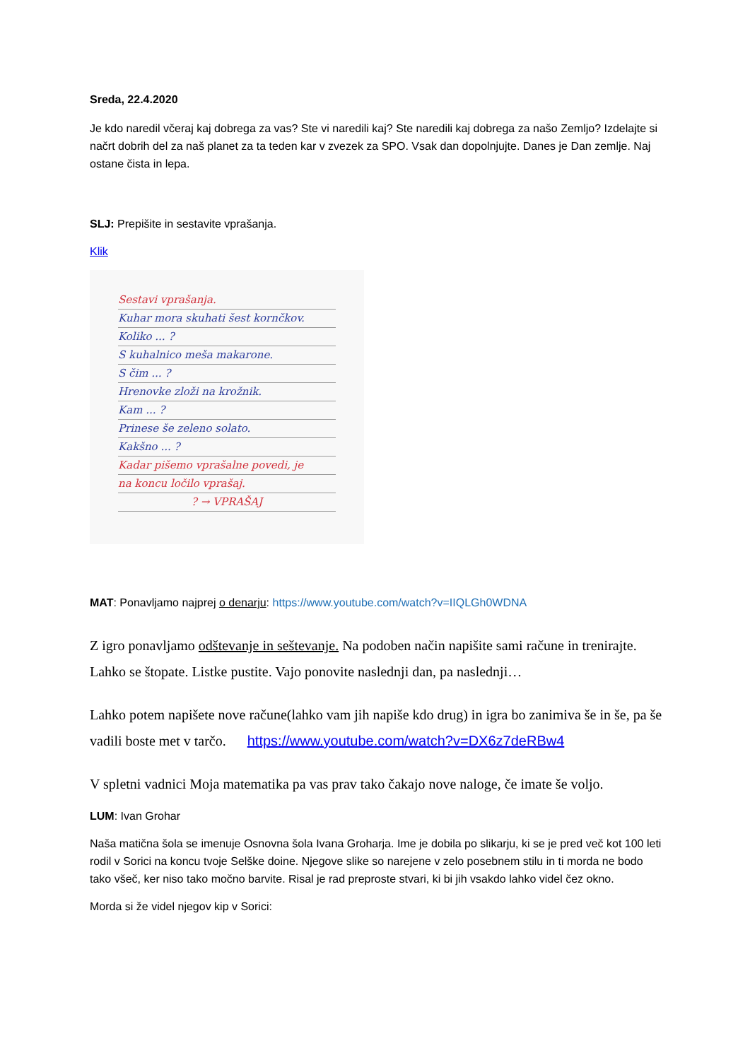Sreda, 22.4.2020
Je kdo naredil včeraj kaj dobrega za vas? Ste vi naredili kaj? Ste naredili kaj dobrega za našo Zemljo? Izdelajte si načrt dobrih del za naš planet za ta teden kar v zvezek za SPO. Vsak dan dopolnjujte. Danes je Dan zemlje. Naj ostane čista in lepa.
SLJ: Prepišite in sestavite vprašanja.
Klik
Sestavi vprašanja.
Kuhar mora skuhati šest kornčkov.
Koliko ... ?
S kuhalnico meša makarone.
S čim ... ?
Hrenovke zloži na krožnik.
Kam ... ?
Prinese še zeleno solato.
Kakšno ... ?
Kadar pišemo vprašalne povedi, je
na koncu ločilo vprašaj.
? → VPRAŠAJ
MAT: Ponavljamo najprej o denarju: https://www.youtube.com/watch?v=IIQLGh0WDNA
Z igro ponavljamo odštevanje in seštevanje. Na podoben način napišite sami račune in trenirajte. Lahko se štopate. Listke pustite. Vajo ponovite naslednji dan, pa naslednji…
Lahko potem napišete nove račune(lahko vam jih napiše kdo drug) in igra bo zanimiva še in še, pa še vadili boste met v tarčo. https://www.youtube.com/watch?v=DX6z7deRBw4
V spletni vadnici Moja matematika pa vas prav tako čakajo nove naloge, če imate še voljo.
LUM: Ivan Grohar
Naša matična šola se imenuje Osnovna šola Ivana Groharja. Ime je dobila po slikarju, ki se je pred več kot 100 leti rodil v Sorici na koncu tvoje Selške doine. Njegove slike so narejene v zelo posebnem stilu in ti morda ne bodo tako všeč, ker niso tako močno barvite. Risal je rad preproste stvari, ki bi jih vsakdo lahko videl čez okno.
Morda si že videl njegov kip v Sorici: